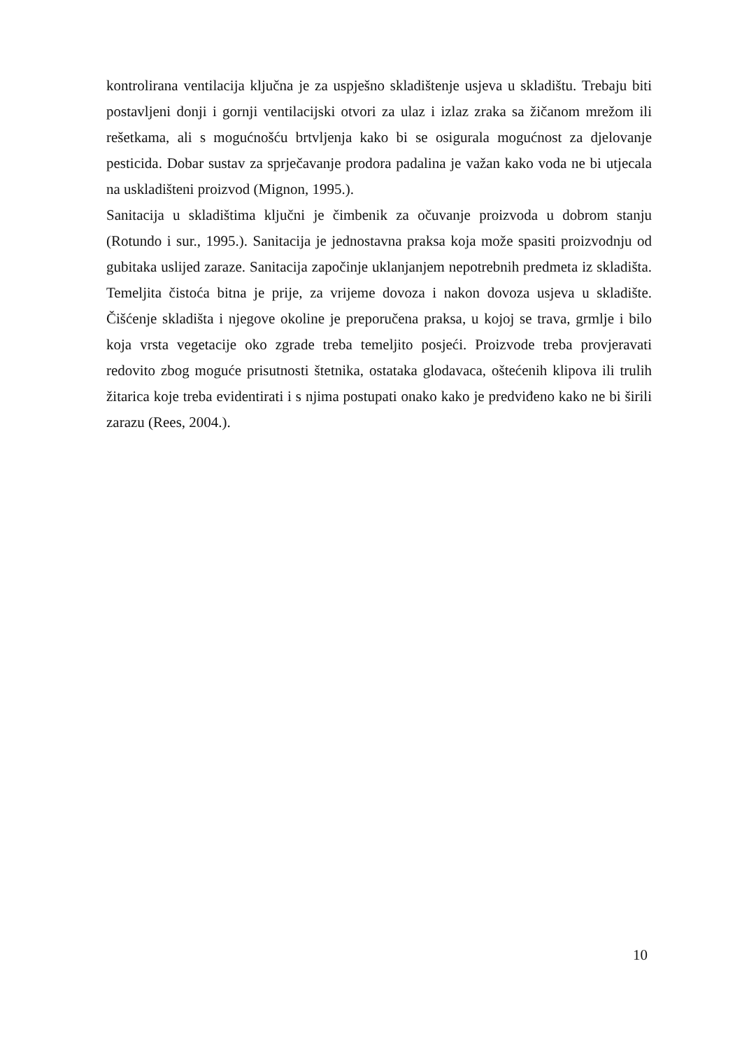kontrolirana ventilacija ključna je za uspješno skladištenje usjeva u skladištu. Trebaju biti postavljeni donji i gornji ventilacijski otvori za ulaz i izlaz zraka sa žičanom mrežom ili rešetkama, ali s mogućnošću brtvljenja kako bi se osigurala mogućnost za djelovanje pesticida. Dobar sustav za sprječavanje prodora padalina je važan kako voda ne bi utjecala na uskladišteni proizvod (Mignon, 1995.).
Sanitacija u skladištima ključni je čimbenik za očuvanje proizvoda u dobrom stanju (Rotundo i sur., 1995.). Sanitacija je jednostavna praksa koja može spasiti proizvodnju od gubitaka uslijed zaraze. Sanitacija započinje uklanjanjem nepotrebnih predmeta iz skladišta. Temeljita čistoća bitna je prije, za vrijeme dovoza i nakon dovoza usjeva u skladište. Čišćenje skladišta i njegove okoline je preporučena praksa, u kojoj se trava, grmlje i bilo koja vrsta vegetacije oko zgrade treba temeljito posjeći. Proizvode treba provjeravati redovito zbog moguće prisutnosti štetnika, ostataka glodavaca, oštećenih klipova ili trulih žitarica koje treba evidentirati i s njima postupati onako kako je predviđeno kako ne bi širili zarazu (Rees, 2004.).
10